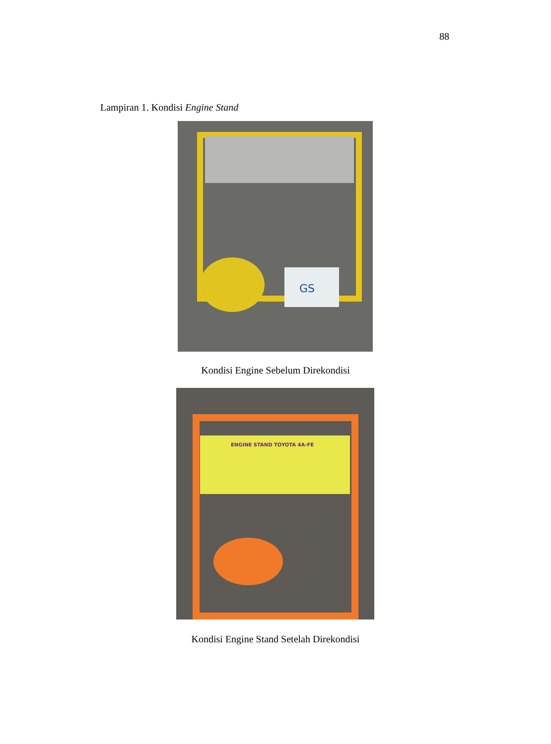88
Lampiran 1. Kondisi Engine Stand
GS
Kondisi Engine Sebelum Direkondisi
ENGINE STAND TOYOTA 4A-FE
Kondisi Engine Stand Setelah Direkondisi